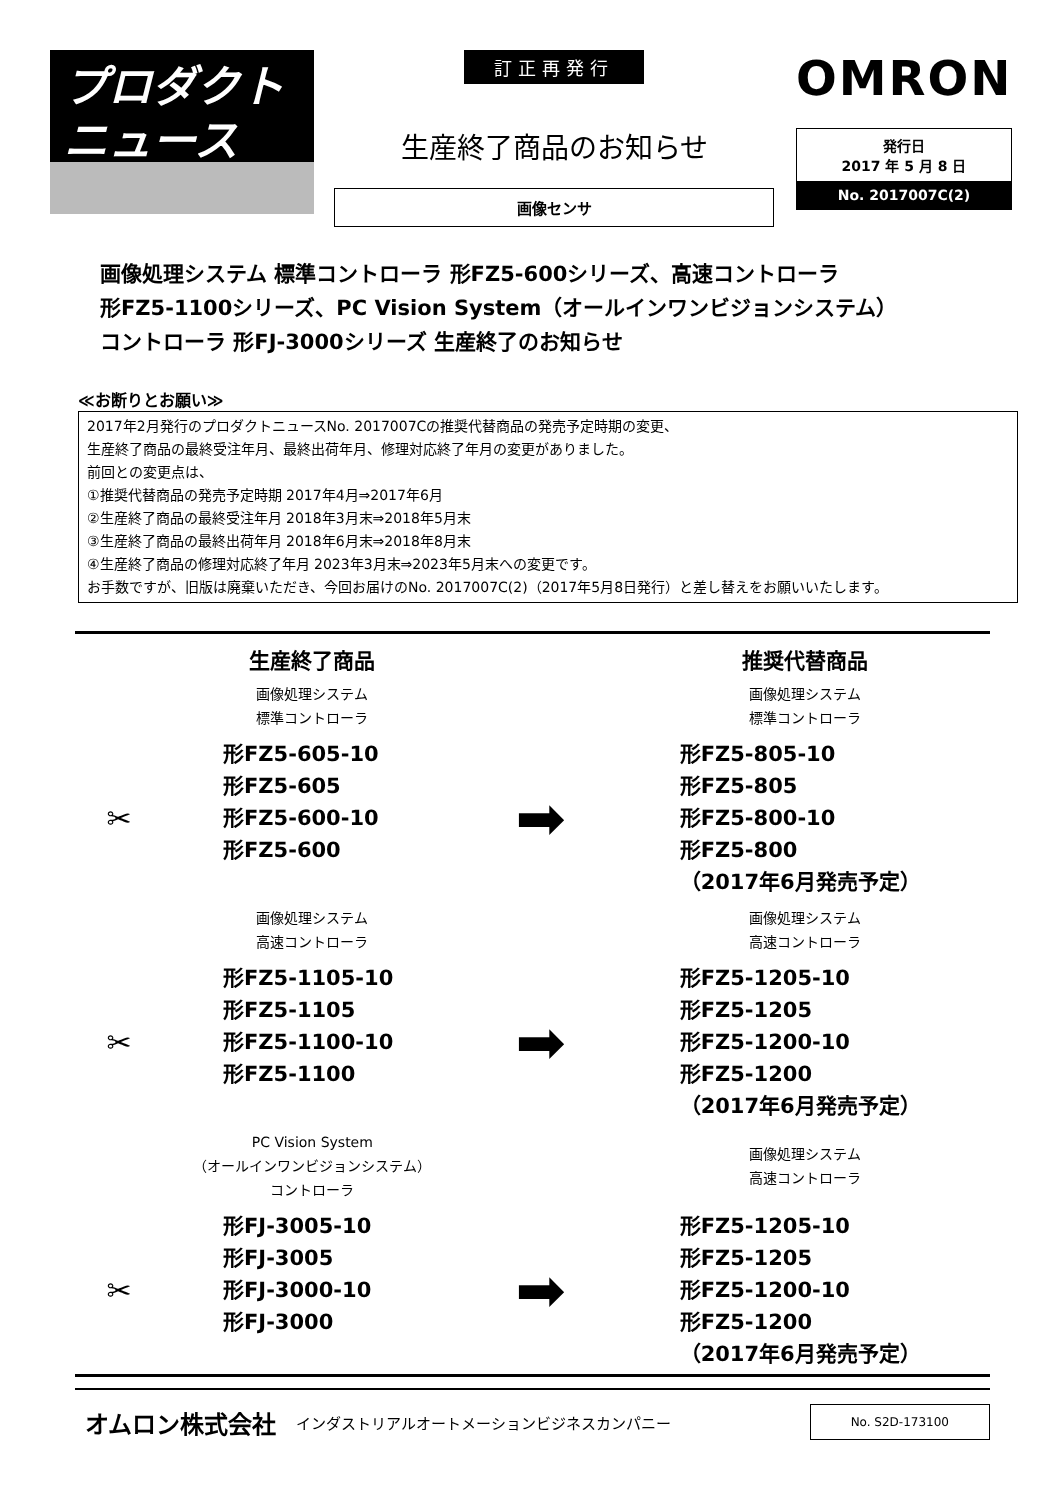プロダクト
ニュース
訂正再発行
生産終了商品のお知らせ
画像センサ
OMRON
発行日
2017 年 5 月 8 日
No. 2017007C(2)
画像処理システム 標準コントローラ 形FZ5-600シリーズ、高速コントローラ
形FZ5-1100シリーズ、PC Vision System（オールインワンビジョンシステム）
コントローラ 形FJ-3000シリーズ 生産終了のお知らせ
≪お断りとお願い≫
2017年2月発行のプロダクトニュースNo. 2017007Cの推奨代替商品の発売予定時期の変更、
生産終了商品の最終受注年月、最終出荷年月、修理対応終了年月の変更がありました。
前回との変更点は、
①推奨代替商品の発売予定時期 2017年4月⇒2017年6月
②生産終了商品の最終受注年月 2018年3月末⇒2018年5月末
③生産終了商品の最終出荷年月 2018年6月末⇒2018年8月末
④生産終了商品の修理対応終了年月 2023年3月末⇒2023年5月末への変更です。
お手数ですが、旧版は廃棄いただき、今回お届けのNo. 2017007C(2)（2017年5月8日発行）と差し替えをお願いいたします。
| | 生産終了商品 | | 推奨代替商品 |
| --- | --- | --- | --- |
| | 画像処理システム 標準コントローラ | | 画像処理システム 標準コントローラ |
| ✂ | 形FZ5-605-10 形FZ5-605 形FZ5-600-10 形FZ5-600 | ➡ | 形FZ5-805-10 形FZ5-805 形FZ5-800-10 形FZ5-800 （2017年6月発売予定） |
| | 画像処理システム 高速コントローラ | | 画像処理システム 高速コントローラ |
| ✂ | 形FZ5-1105-10 形FZ5-1105 形FZ5-1100-10 形FZ5-1100 | ➡ | 形FZ5-1205-10 形FZ5-1205 形FZ5-1200-10 形FZ5-1200 （2017年6月発売予定） |
| | PC Vision System （オールインワンビジョンシステム） コントローラ | | 画像処理システム 高速コントローラ |
| ✂ | 形FJ-3005-10 形FJ-3005 形FJ-3000-10 形FJ-3000 | ➡ | 形FZ5-1205-10 形FZ5-1205 形FZ5-1200-10 形FZ5-1200 （2017年6月発売予定） |
オムロン株式会社 インダストリアルオートメーションビジネスカンパニー
No. S2D-173100